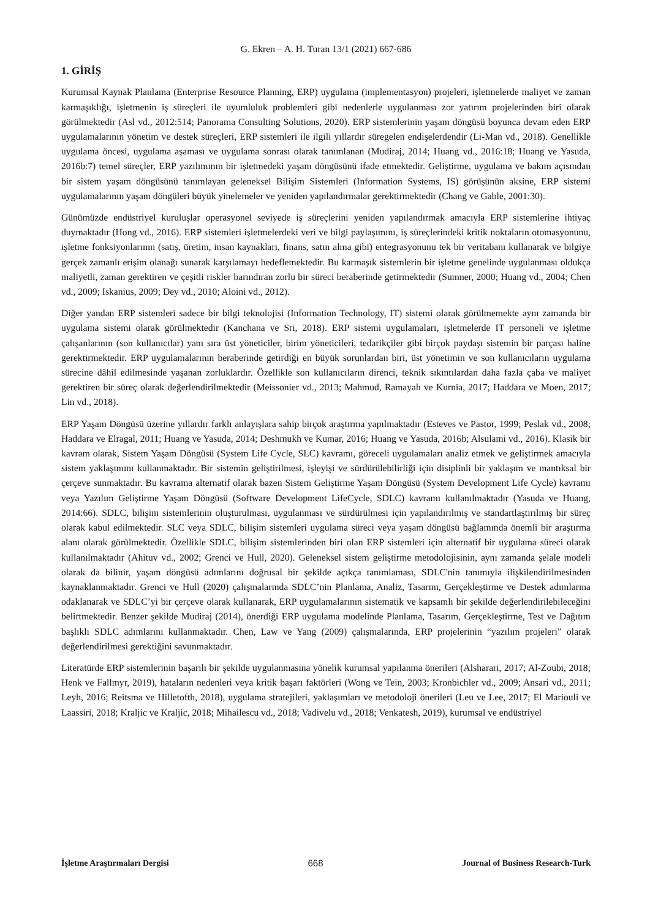G. Ekren – A. H. Turan 13/1 (2021) 667-686
1. GİRİŞ
Kurumsal Kaynak Planlama (Enterprise Resource Planning, ERP) uygulama (implementasyon) projeleri, işletmelerde maliyet ve zaman karmaşıklığı, işletmenin iş süreçleri ile uyumluluk problemleri gibi nedenlerle uygulanması zor yatırım projelerinden biri olarak görülmektedir (Asl vd., 2012:514; Panorama Consulting Solutions, 2020). ERP sistemlerinin yaşam döngüsü boyunca devam eden ERP uygulamalarının yönetim ve destek süreçleri, ERP sistemleri ile ilgili yıllardır süregelen endişelerdendir (Li-Man vd., 2018). Genellikle uygulama öncesi, uygulama aşaması ve uygulama sonrası olarak tanımlanan (Mudiraj, 2014; Huang vd., 2016:18; Huang ve Yasuda, 2016b:7) temel süreçler, ERP yazılımının bir işletmedeki yaşam döngüsünü ifade etmektedir. Geliştirme, uygulama ve bakım açısından bir sistem yaşam döngüsünü tanımlayan geleneksel Bilişim Sistemleri (Information Systems, IS) görüşünün aksine, ERP sistemi uygulamalarının yaşam döngüleri büyük yinelemeler ve yeniden yapılandırmalar gerektirmektedir (Chang ve Gable, 2001:30).
Günümüzde endüstriyel kuruluşlar operasyonel seviyede iş süreçlerini yeniden yapılandırmak amacıyla ERP sistemlerine ihtiyaç duymaktadır (Hong vd., 2016). ERP sistemleri işletmelerdeki veri ve bilgi paylaşımını, iş süreçlerindeki kritik noktaların otomasyonunu, işletme fonksiyonlarının (satış, üretim, insan kaynakları, finans, satın alma gibi) entegrasyonunu tek bir veritabanı kullanarak ve bilgiye gerçek zamanlı erişim olanağı sunarak karşılamayı hedeflemektedir. Bu karmaşık sistemlerin bir işletme genelinde uygulanması oldukça maliyetli, zaman gerektiren ve çeşitli riskler barındıran zorlu bir süreci beraberinde getirmektedir (Sumner, 2000; Huang vd., 2004; Chen vd., 2009; Iskanius, 2009; Dey vd., 2010; Aloini vd., 2012).
Diğer yandan ERP sistemleri sadece bir bilgi teknolojisi (Information Technology, IT) sistemi olarak görülmemekte aynı zamanda bir uygulama sistemi olarak görülmektedir (Kanchana ve Sri, 2018). ERP sistemi uygulamaları, işletmelerde IT personeli ve işletme çalışanlarının (son kullanıcılar) yanı sıra üst yöneticiler, birim yöneticileri, tedarikçiler gibi birçok paydaşı sistemin bir parçası haline gerektirmektedir. ERP uygulamalarının beraberinde getirdiği en büyük sorunlardan biri, üst yönetimin ve son kullanıcıların uygulama sürecine dâhil edilmesinde yaşanan zorluklardır. Özellikle son kullanıcıların direnci, teknik sıkıntılardan daha fazla çaba ve maliyet gerektiren bir süreç olarak değerlendirilmektedir (Meissonier vd., 2013; Mahmud, Ramayah ve Kurnia, 2017; Haddara ve Moen, 2017; Lin vd., 2018).
ERP Yaşam Döngüsü üzerine yıllardır farklı anlayışlara sahip birçok araştırma yapılmaktadır (Esteves ve Pastor, 1999; Peslak vd., 2008; Haddara ve Elragal, 2011; Huang ve Yasuda, 2014; Deshmukh ve Kumar, 2016; Huang ve Yasuda, 2016b; Alsulami vd., 2016). Klasik bir kavram olarak, Sistem Yaşam Döngüsü (System Life Cycle, SLC) kavramı, göreceli uygulamaları analiz etmek ve geliştirmek amacıyla sistem yaklaşımını kullanmaktadır. Bir sistemin geliştirilmesi, işleyişi ve sürdürülebilirliği için disiplinli bir yaklaşım ve mantıksal bir çerçeve sunmaktadır. Bu kavrama alternatif olarak bazen Sistem Geliştirme Yaşam Döngüsü (System Development Life Cycle) kavramı veya Yazılım Geliştirme Yaşam Döngüsü (Software Development LifeCycle, SDLC) kavramı kullanılmaktadır (Yasuda ve Huang, 2014:66). SDLC, bilişim sistemlerinin oluşturulması, uygulanması ve sürdürülmesi için yapılandırılmış ve standartlaştırılmış bir süreç olarak kabul edilmektedir. SLC veya SDLC, bilişim sistemleri uygulama süreci veya yaşam döngüsü bağlamında önemli bir araştırma alanı olarak görülmektedir. Özellikle SDLC, bilişim sistemlerinden biri olan ERP sistemleri için alternatif bir uygulama süreci olarak kullanılmaktadır (Ahituv vd., 2002; Grenci ve Hull, 2020). Geleneksel sistem geliştirme metodolojisinin, aynı zamanda şelale modeli olarak da bilinir, yaşam döngüsü adımlarını doğrusal bir şekilde açıkça tanımlaması, SDLC'nin tanımıyla ilişkilendirilmesinden kaynaklanmaktadır. Grenci ve Hull (2020) çalışmalarında SDLC’nin Planlama, Analiz, Tasarım, Gerçekleştirme ve Destek adımlarına odaklanarak ve SDLC’yi bir çerçeve olarak kullanarak, ERP uygulamalarının sistematik ve kapsamlı bir şekilde değerlendirilebileceğini belirtmektedir. Benzer şekilde Mudiraj (2014), önerdiği ERP uygulama modelinde Planlama, Tasarım, Gerçekleştirme, Test ve Dağıtım başlıklı SDLC adımlarını kullanmaktadır. Chen, Law ve Yang (2009) çalışmalarında, ERP projelerinin “yazılım projeleri” olarak değerlendirilmesi gerektiğini savunmaktadır.
Literatürde ERP sistemlerinin başarılı bir şekilde uygulanmasına yönelik kurumsal yapılanma önerileri (Alsharari, 2017; Al-Zoubi, 2018; Henk ve Fallmyr, 2019), hataların nedenleri veya kritik başarı faktörleri (Wong ve Tein, 2003; Kronbichler vd., 2009; Ansari vd., 2011; Leyh, 2016; Reitsma ve Hilletofth, 2018), uygulama stratejileri, yaklaşımları ve metodoloji önerileri (Leu ve Lee, 2017; El Mariouli ve Laassiri, 2018; Kraljic ve Kraljic, 2018; Mihailescu vd., 2018; Vadivelu vd., 2018; Venkatesh, 2019), kurumsal ve endüstriyel
İşletme Araştırmaları Dergisi 668 Journal of Business Research-Turk